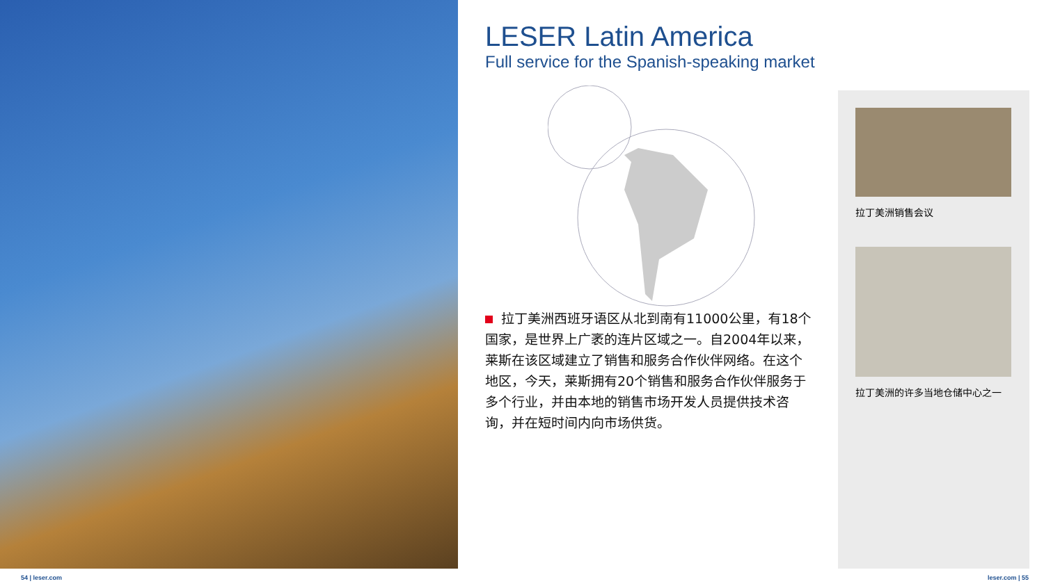LESER Latin America
Full service for the Spanish-speaking market
拉丁美洲西班牙语区从北到南有11000公里，有18个国家，是世界上广袤的连片区域之一。自2004年以来，莱斯在该区域建立了销售和服务合作伙伴网络。在这个地区，今天，莱斯拥有20个销售和服务合作伙伴服务于多个行业，并由本地的销售市场开发人员提供技术咨询，并在短时间内向市场供货。
拉丁美洲销售会议
拉丁美洲的许多当地仓储中心之一
54 | leser.com leser.com | 55